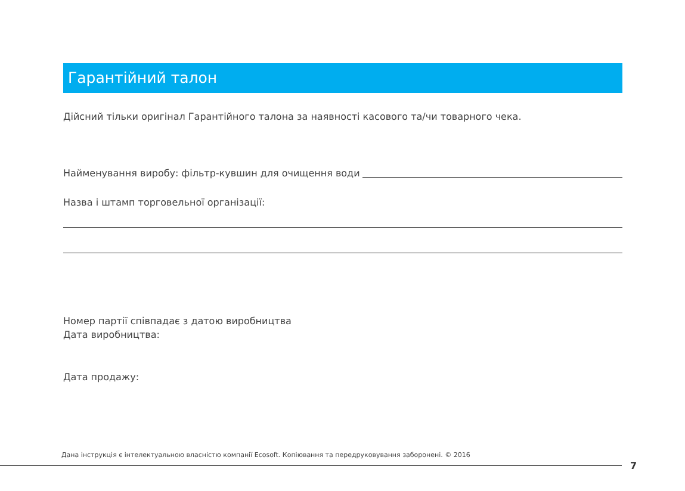Гарантійний талон
Дійсний тільки оригінал Гарантійного талона за наявності касового та/чи товарного чека.
Найменування виробу: фільтр-кувшин для очищення води
Назва і штамп торговельної організації:
Номер партії співпадає з датою виробництва
Дата виробництва:
Дата продажу:
Дана інструкція є інтелектуальною власністю компанії Ecosoft. Копіювання та передруковування заборонені. © 2016
7